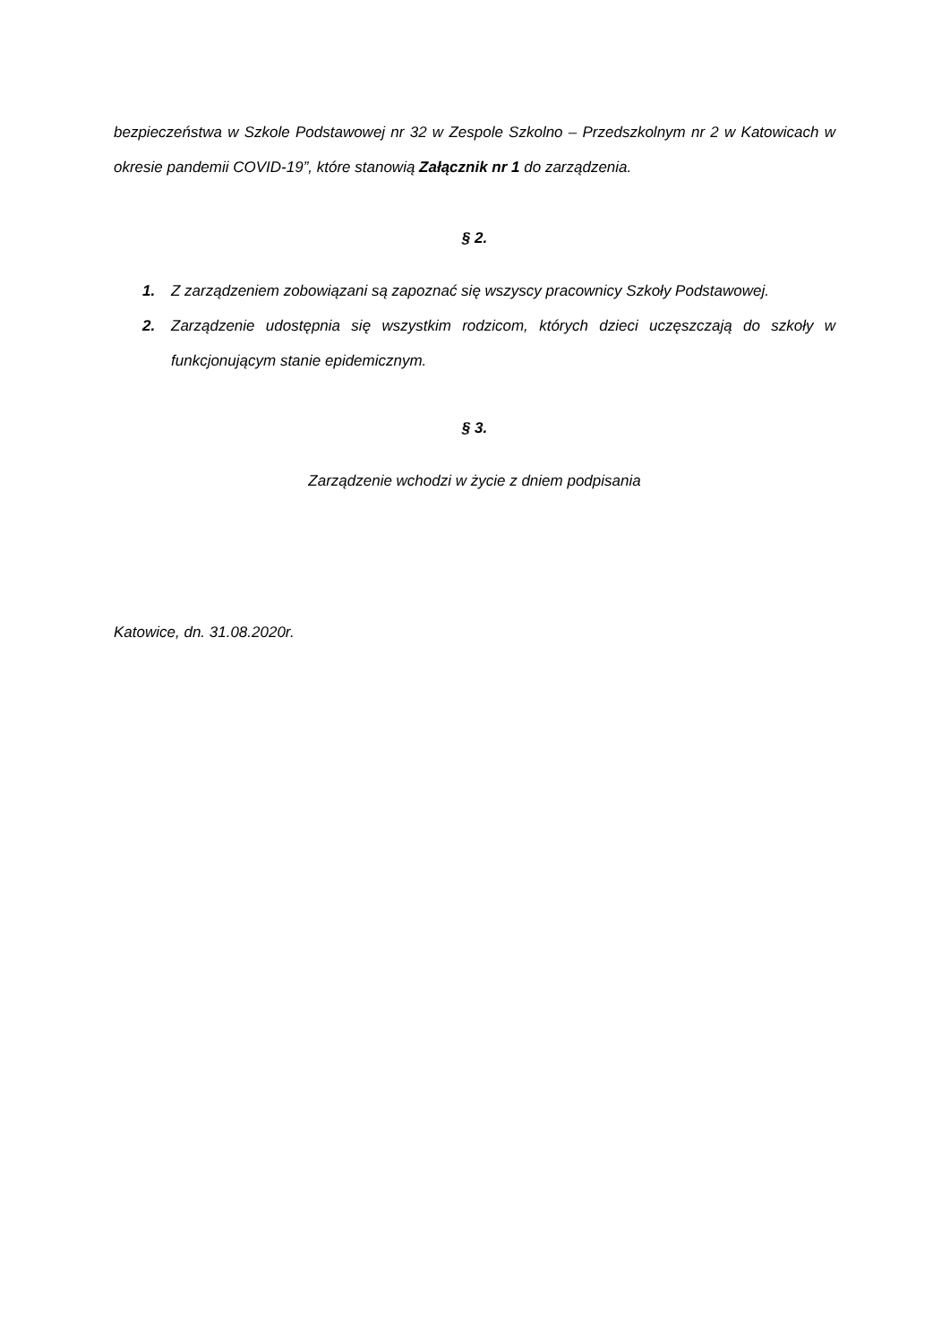bezpieczeństwa w Szkole Podstawowej nr 32 w Zespole Szkolno – Przedszkolnym nr 2 w Katowicach w okresie pandemii COVID-19”, które stanowią Załącznik nr 1 do zarządzenia.
§ 2.
1. Z zarządzeniem zobowiązani są zapoznać się wszyscy pracownicy Szkoły Podstawowej.
2. Zarządzenie udostępnia się wszystkim rodzicom, których dzieci uczęszczają do szkoły w funkcjonującym stanie epidemicznym.
§ 3.
Zarządzenie wchodzi w życie z dniem podpisania
Katowice, dn. 31.08.2020r.